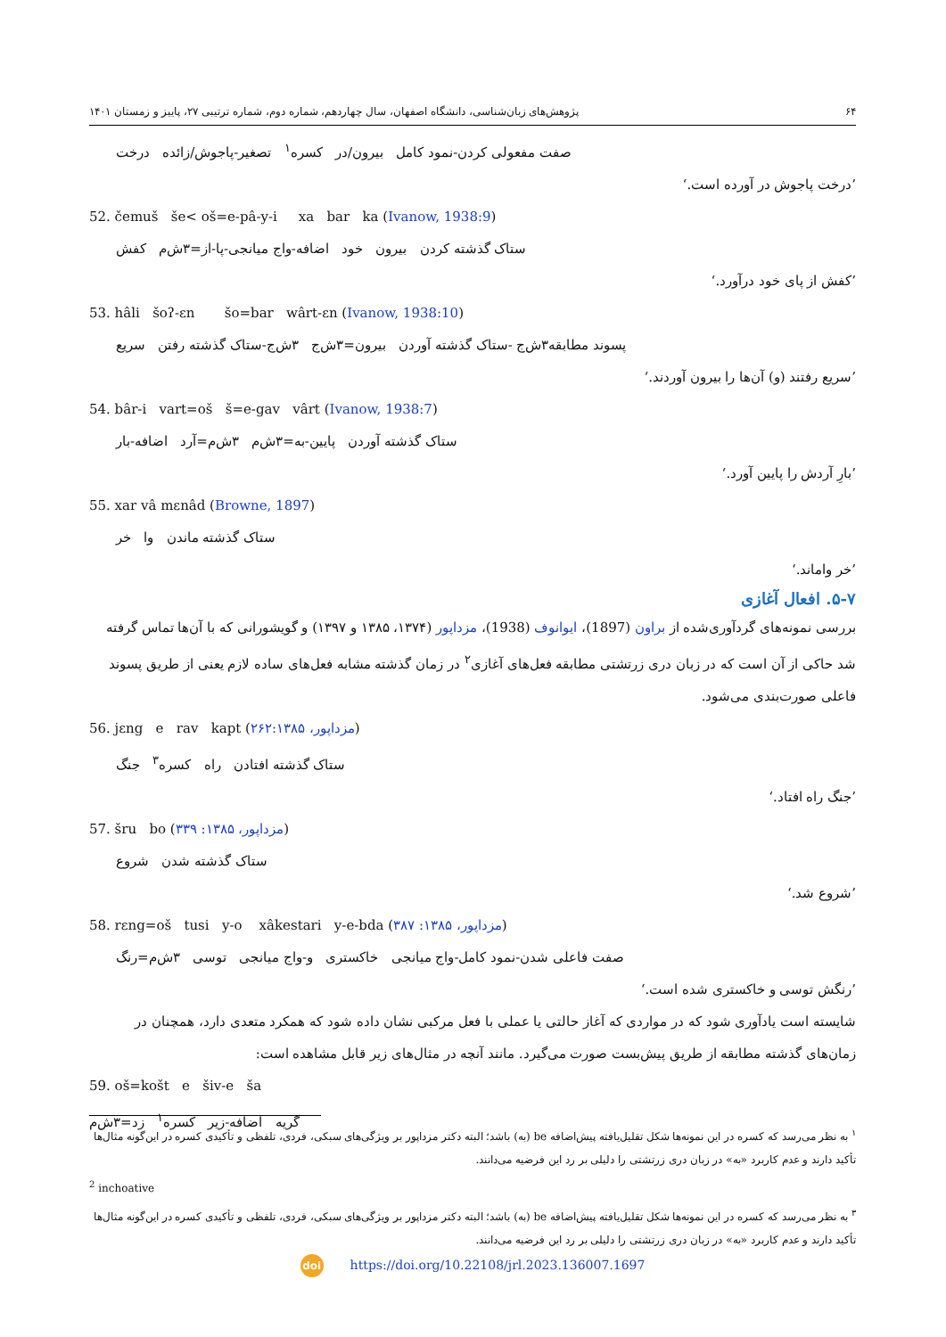۶۴ پژوهش‌های زبان‌شناسی، دانشگاه اصفهان، سال چهاردهم، شماره دوم، شماره ترتیبی ۲۷، پاییز و زمستان ۱۴۰۱
صفت مفعولی کردن-نمود کامل بیرون/در کسره<sup>۱</sup> تصغیر-پاجوش/زائده درخت
’درخت پاجوش در آورده است.‘
52. čemuš še< oš=e-pâ-y-i xa bar ka (Ivanow, 1938:9)
ستاک گذشته کردن بیرون خود اضافه-واج میانجی-پا-از=۳ش‌م کفش
’کفش از پای خود درآورد.‘
53. hâli šoʔ-ɛn šo=bar wârt-ɛn (Ivanow, 1938:10)
پسوند مطابقه۳ش‌ج -ستاک گذشته آوردن بیرون=۳ش‌ج ۳ش‌ج-ستاک گذشته رفتن سریع
’سریع رفتند (و) آن‌ها را بیرون آوردند.‘
54. bâr-i vart=oš š=e-gav vârt (Ivanow, 1938:7)
ستاک گذشته آوردن پایین-به=۳ش‌م ۳ش‌م=آرد اضافه-بار
’بارِ آردش را پایین آورد.‘
55. xar vâ mɛnâd (Browne, 1897)
ستاک گذشته ماندن وا خر
’خر واماند.‘
۵-۷. افعال آغازی
بررسی نمونه‌های گردآوری‌شده از براون (1897)، ایوانوف (1938)، مزداپور (۱۳۷۴، ۱۳۸۵ و ۱۳۹۷) و گویشورانی که با آن‌ها تماس گرفته شد حاکی از آن است که در زبان دری زرتشتی مطابقه فعل‌های آغازی<sup>۲</sup> در زمان گذشته مشابه فعل‌های ساده لازم یعنی از طریق پسوند فاعلی صورت‌بندی می‌شود.
56. jɛng e rav kapt (مزداپور، ۲۶۲:۱۳۸۵)
ستاک گذشته افتادن راه کسره<sup>۳</sup> جنگ
’جنگ راه افتاد.‘
57. šru bo (مزداپور، ۱۳۸۵: ۳۳۹)
ستاک گذشته شدن شروع
’شروع شد.‘
58. rɛng=oš tusi y-o xâkestari y-e-bda (مزداپور، ۱۳۸۵: ۳۸۷)
صفت فاعلی شدن-نمود کامل-واج میانجی خاکستری و-واج میانجی توسی ۳ش‌م=رنگ
’رنگش توسی و خاکستری شده است.‘
شایسته است یادآوری شود که در مواردی که آغاز حالتی یا عملی با فعل مرکبی نشان داده شود که همکرد متعدی دارد، همچنان در زمان‌های گذشته مطابقه از طریق پیش‌بست صورت می‌گیرد. مانند آنچه در مثال‌های زیر قابل مشاهده است:
59. oš=košt e šiv-e ša
گریه اضافه-زیر کسره<sup>۱</sup> زد=۳ش‌م
<sup>۱</sup> به نظر می‌رسد که کسره در این نمونه‌ها شکل تقلیل‌یافته پیش‌اضافه be (به) باشد؛ البته دکتر مزداپور بر ویژگی‌های سبکی، فردی، تلفظی و تأکیدی کسره در این‌گونه مثال‌ها تأکید دارند و عدم کاربرد «به» در زبان دری زرتشتی را دلیلی بر رد این فرضیه می‌دانند.
<sup>2</sup> inchoative
<sup>۳</sup> به نظر می‌رسد که کسره در این نمونه‌ها شکل تقلیل‌یافته پیش‌اضافه be (به) باشد؛ البته دکتر مزداپور بر ویژگی‌های سبکی، فردی، تلفظی و تأکیدی کسره در این‌گونه مثال‌ها تأکید دارند و عدم کاربرد «به» در زبان دری زرتشتی را دلیلی بر رد این فرضیه می‌دانند.
doi https://doi.org/10.22108/jrl.2023.136007.1697